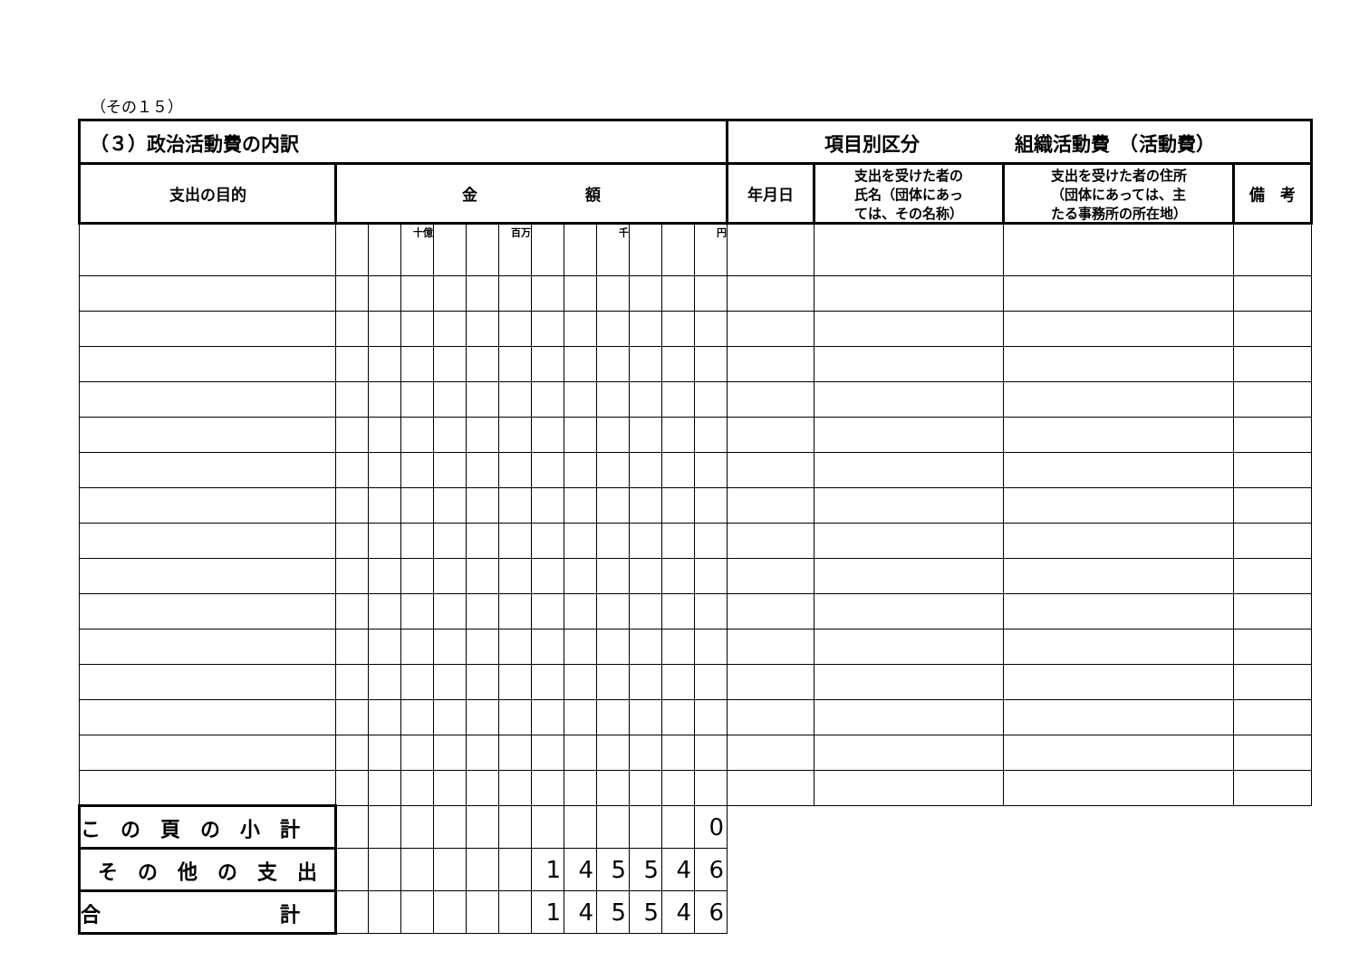（その１５）
| （３）政治活動費の内訳 | | | | | | | | | | | | | 項目別区分 組織活動費 （活動費） | | | |
| 支出の目的 | 金 額 | | | | | | | | | | | | 年月日 | 支出を受けた者の 氏名（団体にあっ ては、その名称） | 支出を受けた者の住所 （団体にあっては、主 たる事務所の所在地） | 備 考 |
| | | | 十億 | | | 百万 | | | 千 | | | 円 | | | | |
| こ の 頁 の 小 計 | | | | | | | | | | | | 0 | | | | |
| そ の 他 の 支 出 | | | | | | | 1 | 4 | 5 | 5 | 4 | 6 | | | | |
| 合 計 | | | | | | | 1 | 4 | 5 | 5 | 4 | 6 | | | | |